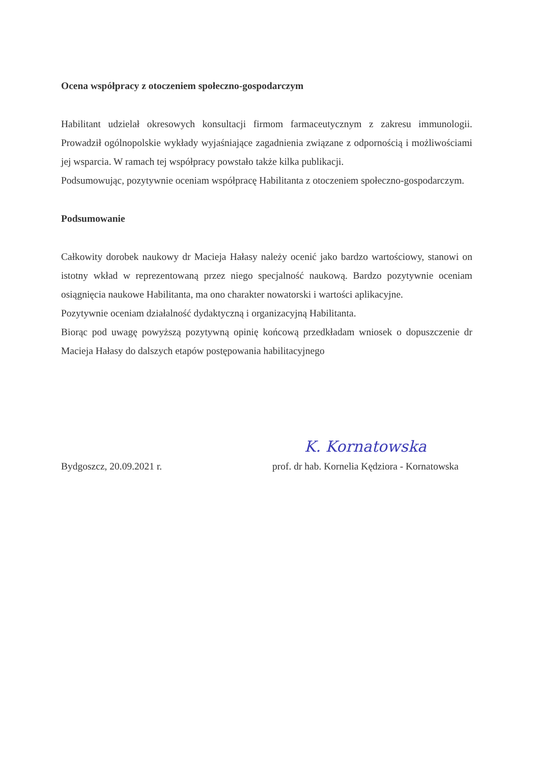Ocena współpracy z otoczeniem społeczno-gospodarczym
Habilitant udzielał okresowych konsultacji firmom farmaceutycznym z zakresu immunologii. Prowadził ogólnopolskie wykłady wyjaśniające zagadnienia związane z odpornością i możliwościami jej wsparcia. W ramach tej współpracy powstało także kilka publikacji.
Podsumowując, pozytywnie oceniam współpracę Habilitanta z otoczeniem społeczno-gospodarczym.
Podsumowanie
Całkowity dorobek naukowy dr Macieja Hałasy należy ocenić jako bardzo wartościowy, stanowi on istotny wkład w reprezentowaną przez niego specjalność naukową. Bardzo pozytywnie oceniam osiągnięcia naukowe Habilitanta, ma ono charakter nowatorski i wartości aplikacyjne.
Pozytywnie oceniam działalność dydaktyczną i organizacyjną Habilitanta.
Biorąc pod uwagę powyższą pozytywną opinię końcową przedkładam wniosek o dopuszczenie dr Macieja Hałasy do dalszych etapów postępowania habilitacyjnego
Bydgoszcz, 20.09.2021 r.
K. Kornatowska
prof. dr hab. Kornelia Kędziora - Kornatowska